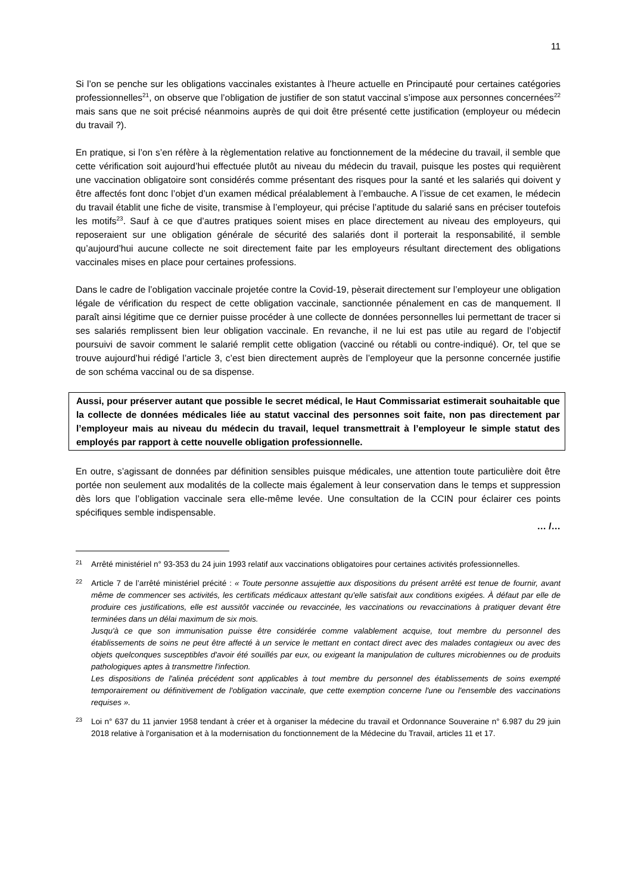11
Si l’on se penche sur les obligations vaccinales existantes à l’heure actuelle en Principauté pour certaines catégories professionnelles<sup>21</sup>, on observe que l’obligation de justifier de son statut vaccinal s’impose aux personnes concernées<sup>22</sup> mais sans que ne soit précisé néanmoins auprès de qui doit être présenté cette justification (employeur ou médecin du travail ?).
En pratique, si l’on s’en réfère à la règlementation relative au fonctionnement de la médecine du travail, il semble que cette vérification soit aujourd’hui effectuée plutôt au niveau du médecin du travail, puisque les postes qui requièrent une vaccination obligatoire sont considérés comme présentant des risques pour la santé et les salariés qui doivent y être affectés font donc l’objet d’un examen médical préalablement à l’embauche. A l’issue de cet examen, le médecin du travail établit une fiche de visite, transmise à l’employeur, qui précise l’aptitude du salarié sans en préciser toutefois les motifs<sup>23</sup>. Sauf à ce que d’autres pratiques soient mises en place directement au niveau des employeurs, qui reposeraient sur une obligation générale de sécurité des salariés dont il porterait la responsabilité, il semble qu’aujourd’hui aucune collecte ne soit directement faite par les employeurs résultant directement des obligations vaccinales mises en place pour certaines professions.
Dans le cadre de l’obligation vaccinale projetée contre la Covid-19, pèserait directement sur l’employeur une obligation légale de vérification du respect de cette obligation vaccinale, sanctionnée pénalement en cas de manquement. Il paraît ainsi légitime que ce dernier puisse procéder à une collecte de données personnelles lui permettant de tracer si ses salariés remplissent bien leur obligation vaccinale. En revanche, il ne lui est pas utile au regard de l’objectif poursuivi de savoir comment le salarié remplit cette obligation (vacciné ou rétabli ou contre-indiqué). Or, tel que se trouve aujourd’hui rédigé l’article 3, c’est bien directement auprès de l’employeur que la personne concernée justifie de son schéma vaccinal ou de sa dispense.
Aussi, pour préserver autant que possible le secret médical, le Haut Commissariat estimerait souhaitable que la collecte de données médicales liée au statut vaccinal des personnes soit faite, non pas directement par l’employeur mais au niveau du médecin du travail, lequel transmettrait à l’employeur le simple statut des employés par rapport à cette nouvelle obligation professionnelle.
En outre, s’agissant de données par définition sensibles puisque médicales, une attention toute particulière doit être portée non seulement aux modalités de la collecte mais également à leur conservation dans le temps et suppression dès lors que l’obligation vaccinale sera elle-même levée. Une consultation de la CCIN pour éclairer ces points spécifiques semble indispensable.
… /…
<sup>21</sup>
Arrêté ministériel n° 93-353 du 24 juin 1993 relatif aux vaccinations obligatoires pour certaines activités professionnelles.
<sup>22</sup>
Article 7 de l’arrêté ministériel précité : « Toute personne assujettie aux dispositions du présent arrêté est tenue de fournir, avant même de commencer ses activités, les certificats médicaux attestant qu'elle satisfait aux conditions exigées. À défaut par elle de produire ces justifications, elle est aussitôt vaccinée ou revaccinée, les vaccinations ou revaccinations à pratiquer devant être terminées dans un délai maximum de six mois.
Jusqu'à ce que son immunisation puisse être considérée comme valablement acquise, tout membre du personnel des établissements de soins ne peut être affecté à un service le mettant en contact direct avec des malades contagieux ou avec des objets quelconques susceptibles d'avoir été souillés par eux, ou exigeant la manipulation de cultures microbiennes ou de produits pathologiques aptes à transmettre l'infection.
Les dispositions de l'alinéa précédent sont applicables à tout membre du personnel des établissements de soins exempté temporairement ou définitivement de l'obligation vaccinale, que cette exemption concerne l'une ou l'ensemble des vaccinations requises ».
<sup>23</sup>
Loi n° 637 du 11 janvier 1958 tendant à créer et à organiser la médecine du travail et Ordonnance Souveraine n° 6.987 du 29 juin 2018 relative à l'organisation et à la modernisation du fonctionnement de la Médecine du Travail, articles 11 et 17.